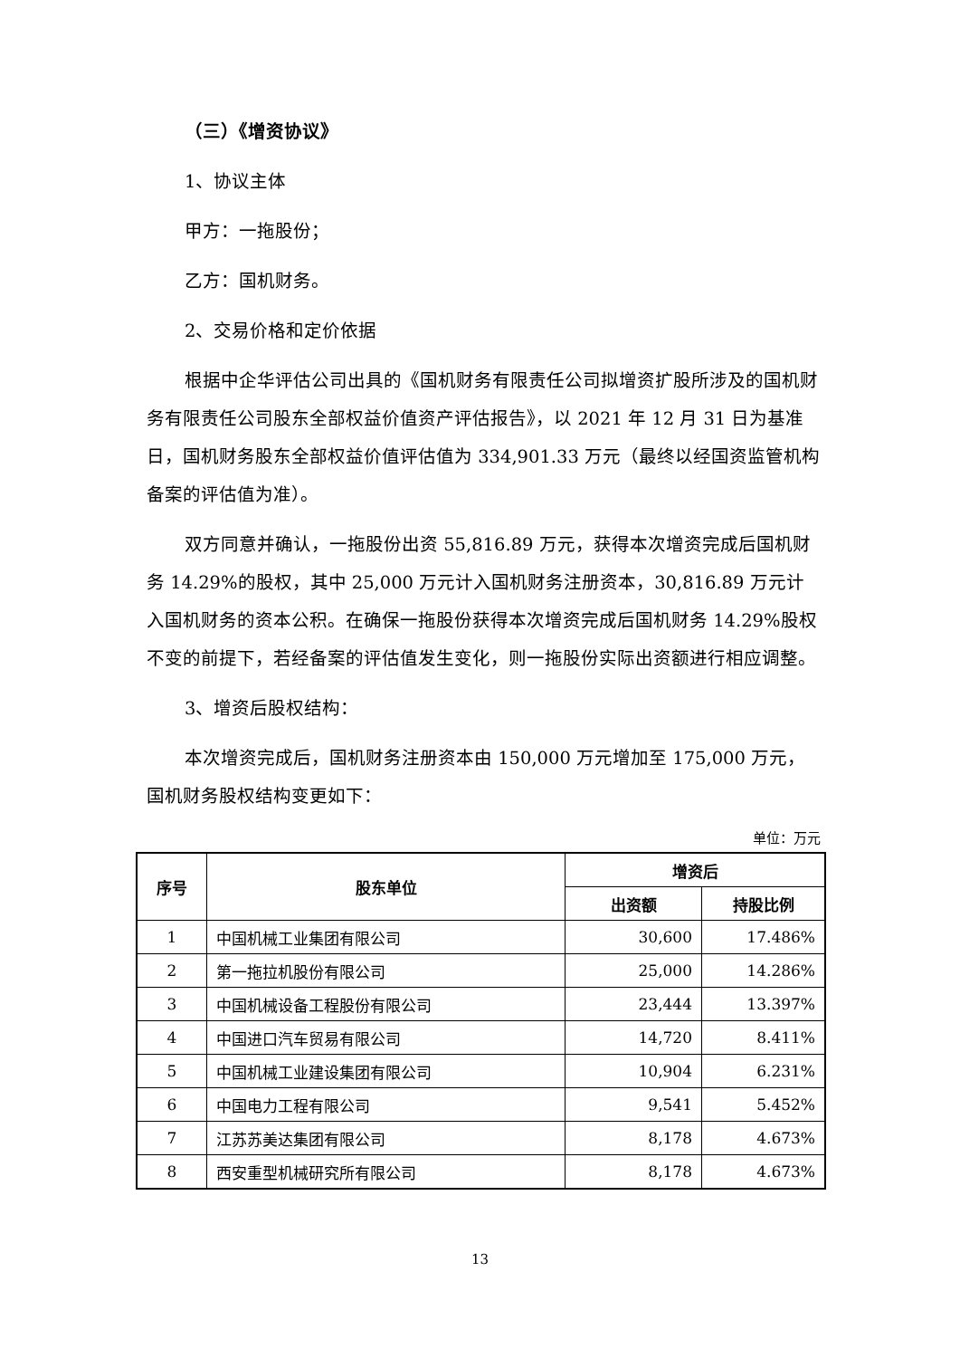（三）《增资协议》
1、协议主体
甲方：一拖股份；
乙方：国机财务。
2、交易价格和定价依据
根据中企华评估公司出具的《国机财务有限责任公司拟增资扩股所涉及的国机财务有限责任公司股东全部权益价值资产评估报告》，以 2021 年 12 月 31 日为基准日，国机财务股东全部权益价值评估值为 334,901.33 万元（最终以经国资监管机构备案的评估值为准）。
双方同意并确认，一拖股份出资 55,816.89 万元，获得本次增资完成后国机财务 14.29%的股权，其中 25,000 万元计入国机财务注册资本，30,816.89 万元计入国机财务的资本公积。在确保一拖股份获得本次增资完成后国机财务 14.29%股权不变的前提下，若经备案的评估值发生变化，则一拖股份实际出资额进行相应调整。
3、增资后股权结构：
本次增资完成后，国机财务注册资本由 150,000 万元增加至 175,000 万元，国机财务股权结构变更如下：
单位：万元
| 序号 | 股东单位 | 增资后 | |
| --- | --- | --- | --- |
| | | 出资额 | 持股比例 |
| 1 | 中国机械工业集团有限公司 | 30,600 | 17.486% |
| 2 | 第一拖拉机股份有限公司 | 25,000 | 14.286% |
| 3 | 中国机械设备工程股份有限公司 | 23,444 | 13.397% |
| 4 | 中国进口汽车贸易有限公司 | 14,720 | 8.411% |
| 5 | 中国机械工业建设集团有限公司 | 10,904 | 6.231% |
| 6 | 中国电力工程有限公司 | 9,541 | 5.452% |
| 7 | 江苏苏美达集团有限公司 | 8,178 | 4.673% |
| 8 | 西安重型机械研究所有限公司 | 8,178 | 4.673% |
13